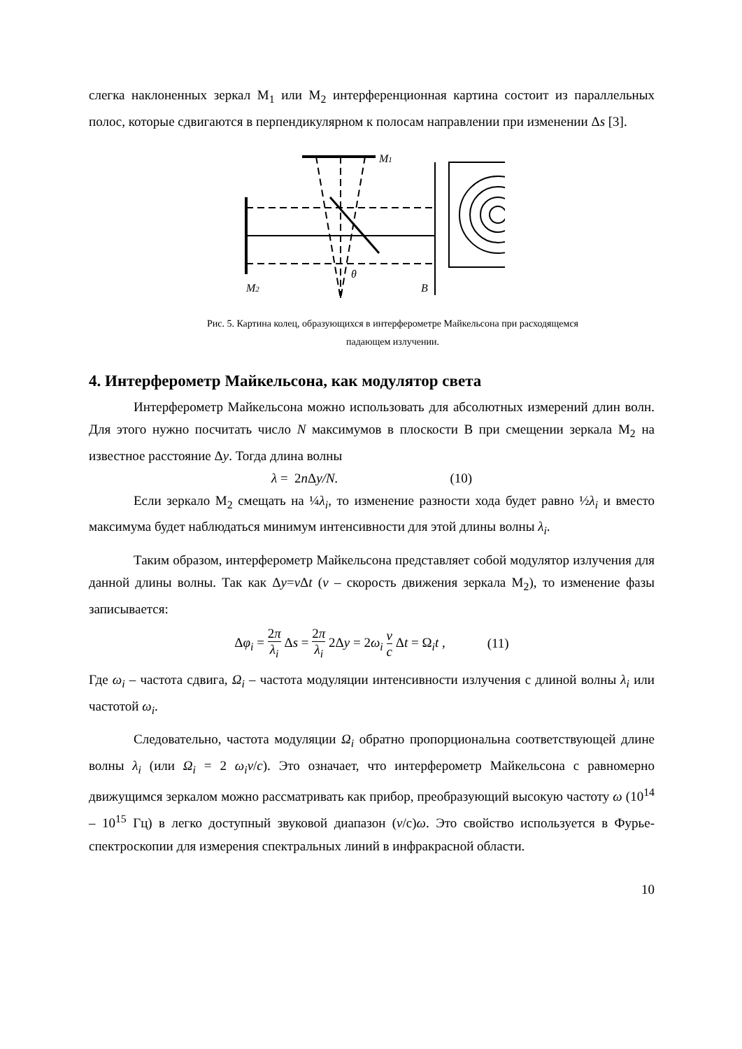слегка наклоненных зеркал M<sub>1</sub> или M<sub>2</sub> интерференционная картина состоит из параллельных полос, которые сдвигаются в перпендикулярном к полосам направлении при изменении Δs [3].
M1
M2
θ
B
Рис. 5. Картина колец, образующихся в интерферометре Майкельсона при расходящемся
падающем излучении.
4. Интерферометр Майкельсона, как модулятор света
Интерферометр Майкельсона можно использовать для абсолютных измерений длин волн. Для этого нужно посчитать число N максимумов в плоскости В при смещении зеркала M<sub>2</sub> на известное расстояние Δy. Тогда длина волны
λ = 2n Δy/N. (10)
Если зеркало M<sub>2</sub> смещать на ¼λ<sub>i</sub>, то изменение разности хода будет равно ½λ<sub>i</sub> и вместо максимума будет наблюдаться минимум интенсивности для этой длины волны λ<sub>i</sub>.
Таким образом, интерферометр Майкельсона представляет собой модулятор излучения для данной длины волны. Так как Δy=v Δt (v – скорость движения зеркала M<sub>2</sub>), то изменение фазы записывается:
Δφ<sub>i</sub> = 2π λ<sub>i</sub> Δs = 2π λ<sub>i</sub> 2Δy = 2ω<sub>i</sub> v c Δt = Ω<sub>i</sub>t , (11)
Где ω<sub>i</sub> – частота сдвига, Ω<sub>i</sub> – частота модуляции интенсивности излучения с длиной волны λ<sub>i</sub> или частотой ω<sub>i</sub>.
Следовательно, частота модуляции Ω<sub>i</sub> обратно пропорциональна соответствующей длине волны λ<sub>i</sub> (или Ω<sub>i</sub> = 2 ω<sub>i</sub>v/c). Это означает, что интерферометр Майкельсона с равномерно движущимся зеркалом можно рассматривать как прибор, преобразующий высокую частоту ω (10<sup>14</sup> – 10<sup>15</sup> Гц) в легко доступный звуковой диапазон (v/с)ω. Это свойство используется в Фурье-спектроскопии для измерения спектральных линий в инфракрасной области.
10